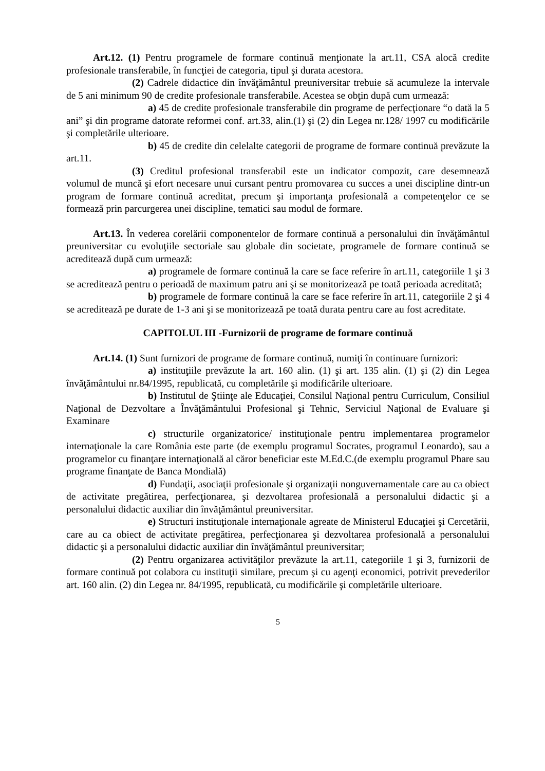Art.12. (1) Pentru programele de formare continuă menţionate la art.11, CSA alocă credite profesionale transferabile, în funcţiei de categoria, tipul şi durata acestora.
(2) Cadrele didactice din învăţământul preuniversitar trebuie să acumuleze la intervale de 5 ani minimum 90 de credite profesionale transferabile. Acestea se obţin după cum urmează:
a) 45 de credite profesionale transferabile din programe de perfecţionare “o dată la 5 ani” şi din programe datorate reformei conf. art.33, alin.(1) şi (2) din Legea nr.128/ 1997 cu modificările şi completările ulterioare.
b) 45 de credite din celelalte categorii de programe de formare continuă prevăzute la art.11.
(3) Creditul profesional transferabil este un indicator compozit, care desemnează volumul de muncă şi efort necesare unui cursant pentru promovarea cu succes a unei discipline dintr-un program de formare continuă acreditat, precum şi importanţa profesională a competenţelor ce se formează prin parcurgerea unei discipline, tematici sau modul de formare.
Art.13. În vederea corelării componentelor de formare continuă a personalului din învăţământul preuniversitar cu evoluţiile sectoriale sau globale din societate, programele de formare continuă se acreditează după cum urmează:
a) programele de formare continuă la care se face referire în art.11, categoriile 1 şi 3 se acreditează pentru o perioadă de maximum patru ani şi se monitorizează pe toată perioada acreditată;
b) programele de formare continuă la care se face referire în art.11, categoriile 2 şi 4 se acreditează pe durate de 1-3 ani şi se monitorizează pe toată durata pentru care au fost acreditate.
CAPITOLUL III -Furnizorii de programe de formare continuă
Art.14. (1) Sunt furnizori de programe de formare continuă, numiţi în continuare furnizori:
a) instituţiile prevăzute la art. 160 alin. (1) şi art. 135 alin. (1) şi (2) din Legea învăţământului nr.84/1995, republicată, cu completările şi modificările ulterioare.
b) Institutul de Ştiinţe ale Educaţiei, Consilul Naţional pentru Curriculum, Consiliul Naţional de Dezvoltare a Învăţământului Profesional şi Tehnic, Serviciul Naţional de Evaluare şi Examinare
c) structurile organizatorice/ instituţionale pentru implementarea programelor internaţionale la care România este parte (de exemplu programul Socrates, programul Leonardo), sau a programelor cu finanţare internaţională al căror beneficiar este M.Ed.C.(de exemplu programul Phare sau programe finanţate de Banca Mondială)
d) Fundaţii, asociaţii profesionale şi organizaţii nonguvernamentale care au ca obiect de activitate pregătirea, perfecţionarea, şi dezvoltarea profesională a personalului didactic şi a personalului didactic auxiliar din învăţământul preuniversitar.
e) Structuri instituţionale internaţionale agreate de Ministerul Educaţiei şi Cercetării, care au ca obiect de activitate pregătirea, perfecţionarea şi dezvoltarea profesională a personalului didactic şi a personalului didactic auxiliar din învăţământul preuniversitar;
(2) Pentru organizarea activităţilor prevăzute la art.11, categoriile 1 şi 3, furnizorii de formare continuă pot colabora cu instituţii similare, precum şi cu agenţi economici, potrivit prevederilor art. 160 alin. (2) din Legea nr. 84/1995, republicată, cu modificările şi completările ulterioare.
5